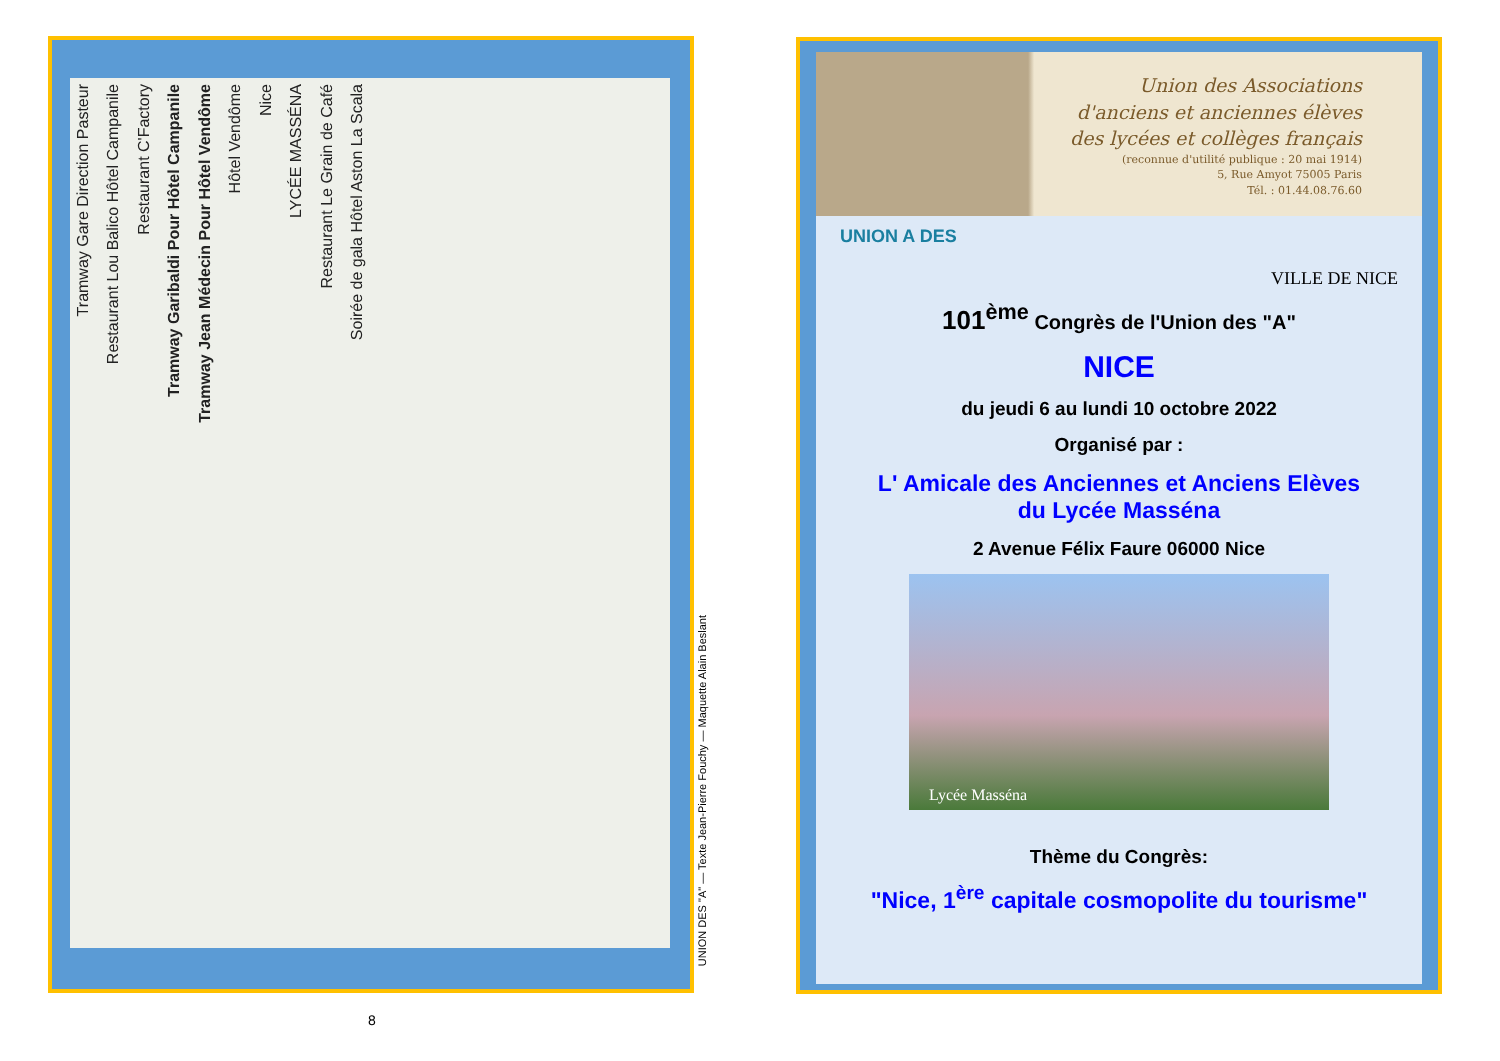Tramway Gare Direction Pasteur Restaurant Lou Balico Hôtel Campanile Restaurant C'Factory Tramway Garibaldi Pour Hôtel Campanile Tramway Jean Médecin Pour Hôtel Vendôme Hôtel Vendôme Nice LYCÉE MASSÉNA Restaurant Le Grain de Café Soirée de gala Hôtel Aston La Scala
UNION DES "A" — Texte Jean-Pierre Fouchy — Maquette Alain Beslant
8
Union des Associations
d'anciens et anciennes élèves
des lycées et collèges français
(reconnue d'utilité publique : 20 mai 1914)
5, Rue Amyot 75005 Paris
Tél. : 01.44.08.76.60
UNION A DES
VILLE DE NICE
101<sup>ème</sup> Congrès de l'Union des "A"
NICE
du jeudi 6 au lundi 10 octobre 2022
Organisé par :
L' Amicale des Anciennes et Anciens Elèves
du Lycée Masséna
2 Avenue Félix Faure 06000 Nice
Lycée Masséna
Thème du Congrès:
"Nice, 1<sup>ère</sup> capitale cosmopolite du tourisme"